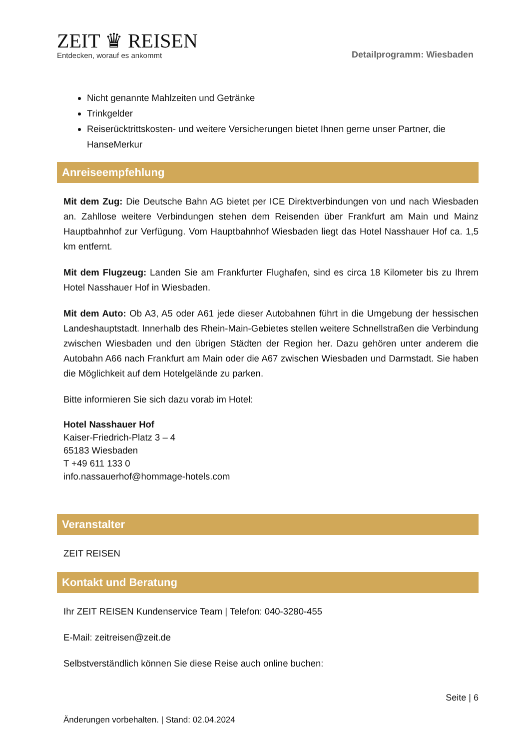ZEIT ♛ REISEN
Entdecken, worauf es ankommt
Detailprogramm: Wiesbaden
Nicht genannte Mahlzeiten und Getränke
Trinkgelder
Reiserücktrittskosten- und weitere Versicherungen bietet Ihnen gerne unser Partner, die HanseMerkur
Anreiseempfehlung
Mit dem Zug: Die Deutsche Bahn AG bietet per ICE Direktverbindungen von und nach Wiesbaden an. Zahllose weitere Verbindungen stehen dem Reisenden über Frankfurt am Main und Mainz Hauptbahnhof zur Verfügung. Vom Hauptbahnhof Wiesbaden liegt das Hotel Nasshauer Hof ca. 1,5 km entfernt.
Mit dem Flugzeug: Landen Sie am Frankfurter Flughafen, sind es circa 18 Kilometer bis zu Ihrem Hotel Nasshauer Hof in Wiesbaden.
Mit dem Auto: Ob A3, A5 oder A61 jede dieser Autobahnen führt in die Umgebung der hessischen Landeshauptstadt. Innerhalb des Rhein-Main-Gebietes stellen weitere Schnellstraßen die Verbindung zwischen Wiesbaden und den übrigen Städten der Region her. Dazu gehören unter anderem die Autobahn A66 nach Frankfurt am Main oder die A67 zwischen Wiesbaden und Darmstadt. Sie haben die Möglichkeit auf dem Hotelgelände zu parken.
Bitte informieren Sie sich dazu vorab im Hotel:
Hotel Nasshauer Hof
Kaiser-Friedrich-Platz 3 – 4
65183 Wiesbaden
T +49 611 133 0
info.nassauerhof@hommage-hotels.com
Veranstalter
ZEIT REISEN
Kontakt und Beratung
Ihr ZEIT REISEN Kundenservice Team | Telefon: 040-3280-455
E-Mail: zeitreisen@zeit.de
Selbstverständlich können Sie diese Reise auch online buchen:
Seite | 6
Änderungen vorbehalten. | Stand: 02.04.2024